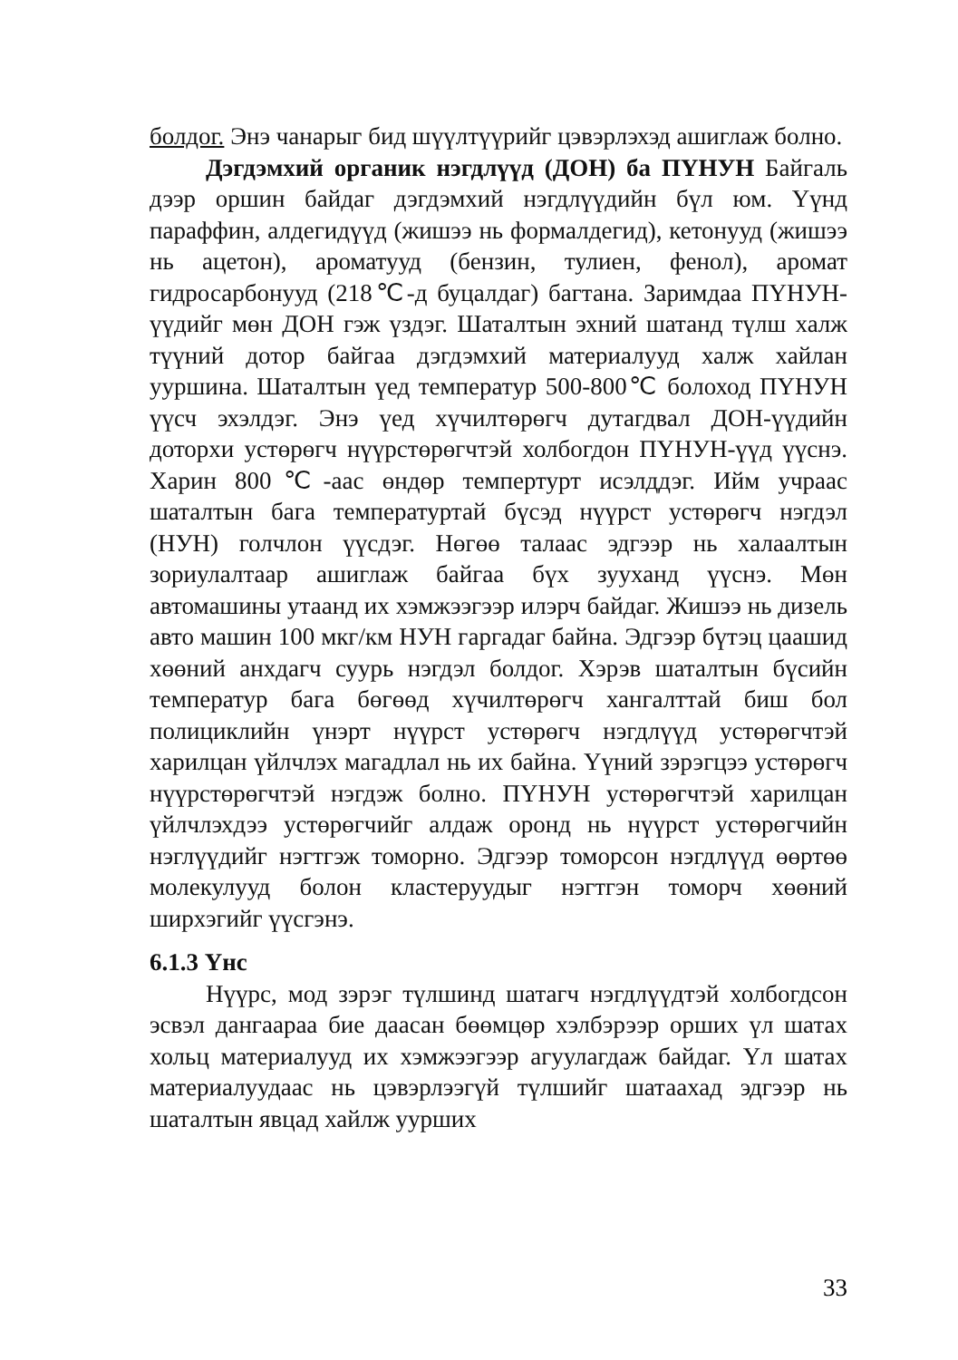болдог. Энэ чанарыг бид шүүлтүүрийг цэвэрлэхэд ашиглаж болно.
Дэгдэмхий органик нэгдлүүд (ДОН) ба ПҮНУН Байгаль дээр оршин байдаг дэгдэмхий нэгдлүүдийн бүл юм. Үүнд параффин, алдегидүүд (жишээ нь формалдегид), кетонууд (жишээ нь ацетон), ароматууд (бензин, тулиен, фенол), аромат гидросарбонууд (218℃-д буцалдаг) багтана. Заримдаа ПҮНУН-үүдийг мөн ДОН гэж үздэг. Шаталтын эхний шатанд түлш халж түүний дотор байгаа дэгдэмхий материалууд халж хайлан ууршина. Шаталтын үед температур 500-800℃ болоход ПҮНУН үүсч эхэлдэг. Энэ үед хүчилтөрөгч дутагдвал ДОН-үүдийн доторхи устөрөгч нүүрстөрөгчтэй холбогдон ПҮНУН-үүд үүснэ. Харин 800℃-аас өндөр темпертурт исэлддэг. Ийм учраас шаталтын бага температуртай бүсэд нүүрст устөрөгч нэгдэл (НУН) голчлон үүсдэг. Нөгөө талаас эдгээр нь халаалтын зориулалтаар ашиглаж байгаа бүх зууханд үүснэ. Мөн автомашины утаанд их хэмжээгээр илэрч байдаг. Жишээ нь дизель авто машин 100 мкг/км НУН гаргадаг байна. Эдгээр бүтэц цаашид хөөний анхдагч суурь нэгдэл болдог. Хэрэв шаталтын бүсийн температур бага бөгөөд хүчилтөрөгч хангалттай биш бол полициклийн үнэрт нүүрст устөрөгч нэгдлүүд устөрөгчтэй харилцан үйлчлэх магадлал нь их байна. Үүний зэрэгцээ устөрөгч нүүрстөрөгчтэй нэгдэж болно. ПҮНУН устөрөгчтэй харилцан үйлчлэхдээ устөрөгчийг алдаж оронд нь нүүрст устөрөгчийн нэглүүдийг нэгтгэж томорно. Эдгээр томорсон нэгдлүүд өөртөө молекулууд болон кластеруудыг нэгтгэн томорч хөөний ширхэгийг үүсгэнэ.
6.1.3 Үнс
Нүүрс, мод зэрэг түлшинд шатагч нэгдлүүдтэй холбогдсон эсвэл дангаараа бие даасан бөөмцөр хэлбэрээр орших үл шатах хольц материалууд их хэмжээгээр агуулагдаж байдаг. Үл шатах материалуудаас нь цэвэрлээгүй түлшийг шатаахад эдгээр нь шаталтын явцад хайлж уурших
33